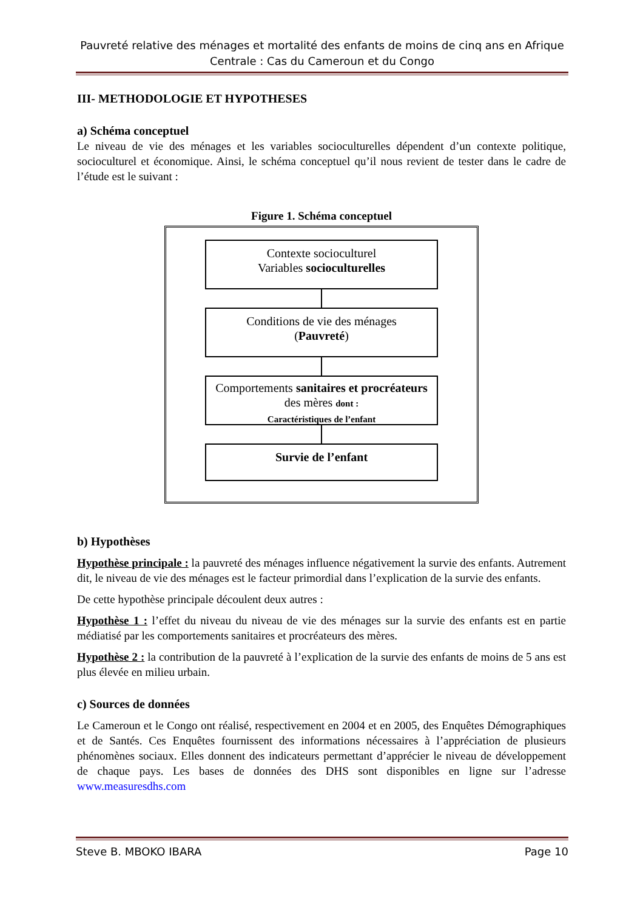Pauvreté relative des ménages et mortalité des enfants de moins de cinq ans en Afrique Centrale : Cas du Cameroun et du Congo
III- METHODOLOGIE ET HYPOTHESES
a) Schéma conceptuel
Le niveau de vie des ménages et les variables socioculturelles dépendent d’un contexte politique, socioculturel et économique. Ainsi, le schéma conceptuel qu’il nous revient de tester dans le cadre de l’étude est le suivant :
Figure 1. Schéma conceptuel
Contexte socioculturel
Variables socioculturelles
Conditions de vie des ménages
(Pauvreté)
Comportements sanitaires et procréateurs des mères dont :
Caractéristiques de l’enfant
Survie de l’enfant
b) Hypothèses
Hypothèse principale : la pauvreté des ménages influence négativement la survie des enfants. Autrement dit, le niveau de vie des ménages est le facteur primordial dans l’explication de la survie des enfants.
De cette hypothèse principale découlent deux autres :
Hypothèse 1 : l’effet du niveau du niveau de vie des ménages sur la survie des enfants est en partie médiatisé par les comportements sanitaires et procréateurs des mères.
Hypothèse 2 : la contribution de la pauvreté à l’explication de la survie des enfants de moins de 5 ans est plus élevée en milieu urbain.
c) Sources de données
Le Cameroun et le Congo ont réalisé, respectivement en 2004 et en 2005, des Enquêtes Démographiques et de Santés. Ces Enquêtes fournissent des informations nécessaires à l’appréciation de plusieurs phénomènes sociaux. Elles donnent des indicateurs permettant d’apprécier le niveau de développement de chaque pays. Les bases de données des DHS sont disponibles en ligne sur l’adresse www.measuresdhs.com
Steve B. MBOKO IBARA Page 10